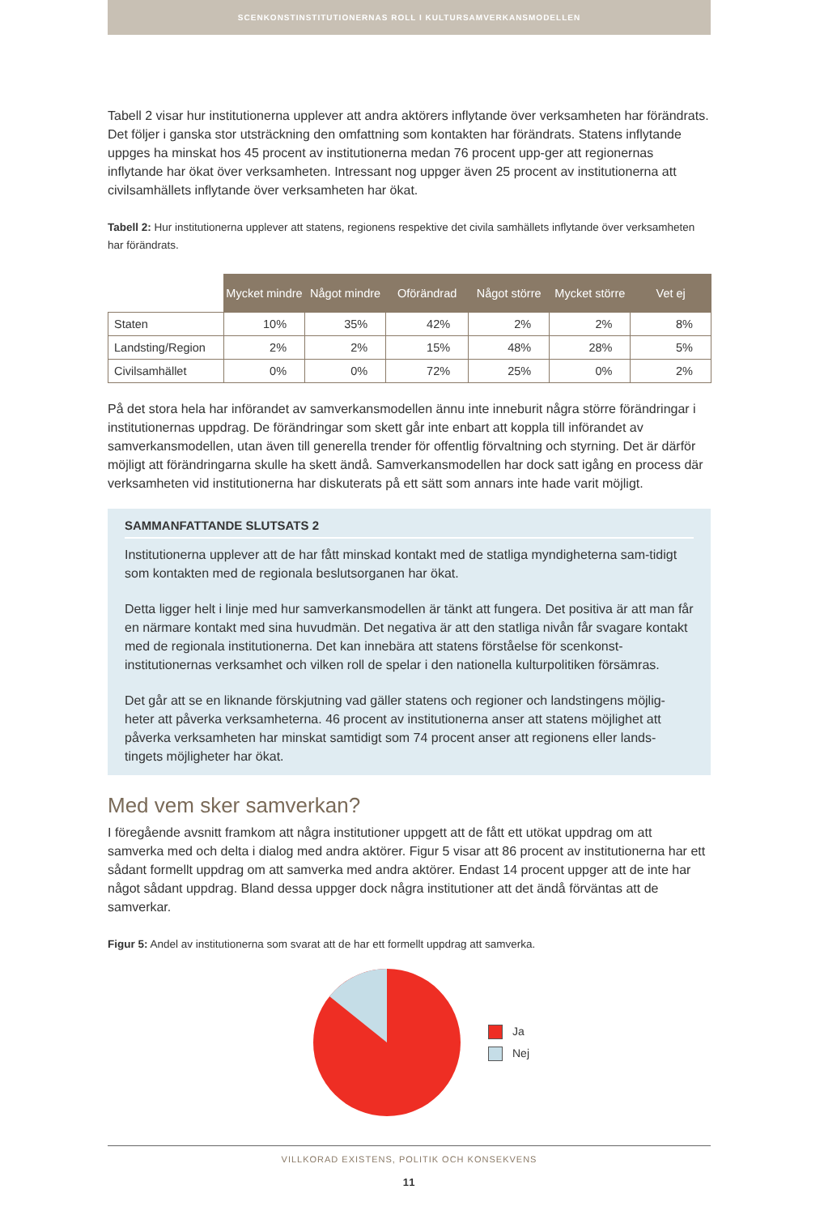SCENKONSTINSTITUTIONERNAS ROLL I KULTURSAMVERKANSMODELLEN
Tabell 2 visar hur institutionerna upplever att andra aktörers inflytande över verksamheten har förändrats. Det följer i ganska stor utsträckning den omfattning som kontakten har förändrats. Statens inflytande uppges ha minskat hos 45 procent av institutionerna medan 76 procent upp-ger att regionernas inflytande har ökat över verksamheten. Intressant nog uppger även 25 procent av institutionerna att civilsamhällets inflytande över verksamheten har ökat.
Tabell 2: Hur institutionerna upplever att statens, regionens respektive det civila samhällets inflytande över verksamheten har förändrats.
| | Mycket mindre | Något mindre | Oförändrad | Något större | Mycket större | Vet ej |
| Staten | 10% | 35% | 42% | 2% | 2% | 8% |
| Landsting/Region | 2% | 2% | 15% | 48% | 28% | 5% |
| Civilsamhället | 0% | 0% | 72% | 25% | 0% | 2% |
På det stora hela har införandet av samverkansmodellen ännu inte inneburit några större förändringar i institutionernas uppdrag. De förändringar som skett går inte enbart att koppla till införandet av samverkansmodellen, utan även till generella trender för offentlig förvaltning och styrning. Det är därför möjligt att förändringarna skulle ha skett ändå. Samverkansmodellen har dock satt igång en process där verksamheten vid institutionerna har diskuterats på ett sätt som annars inte hade varit möjligt.
SAMMANFATTANDE SLUTSATS 2
Institutionerna upplever att de har fått minskad kontakt med de statliga myndigheterna sam-tidigt som kontakten med de regionala beslutsorganen har ökat.
Detta ligger helt i linje med hur samverkansmodellen är tänkt att fungera. Det positiva är att man får en närmare kontakt med sina huvudmän. Det negativa är att den statliga nivån får svagare kontakt med de regionala institutionerna. Det kan innebära att statens förståelse för scenkonst-institutionernas verksamhet och vilken roll de spelar i den nationella kulturpolitiken försämras.
Det går att se en liknande förskjutning vad gäller statens och regioner och landstingens möjlig-heter att påverka verksamheterna. 46 procent av institutionerna anser att statens möjlighet att påverka verksamheten har minskat samtidigt som 74 procent anser att regionens eller lands-tingets möjligheter har ökat.
Med vem sker samverkan?
I föregående avsnitt framkom att några institutioner uppgett att de fått ett utökat uppdrag om att samverka med och delta i dialog med andra aktörer. Figur 5 visar att 86 procent av institutionerna har ett sådant formellt uppdrag om att samverka med andra aktörer. Endast 14 procent uppger att de inte har något sådant uppdrag. Bland dessa uppger dock några institutioner att det ändå förväntas att de samverkar.
Figur 5: Andel av institutionerna som svarat att de har ett formellt uppdrag att samverka.
Ja
Nej
VILLKORAD EXISTENS, POLITIK OCH KONSEKVENS
11